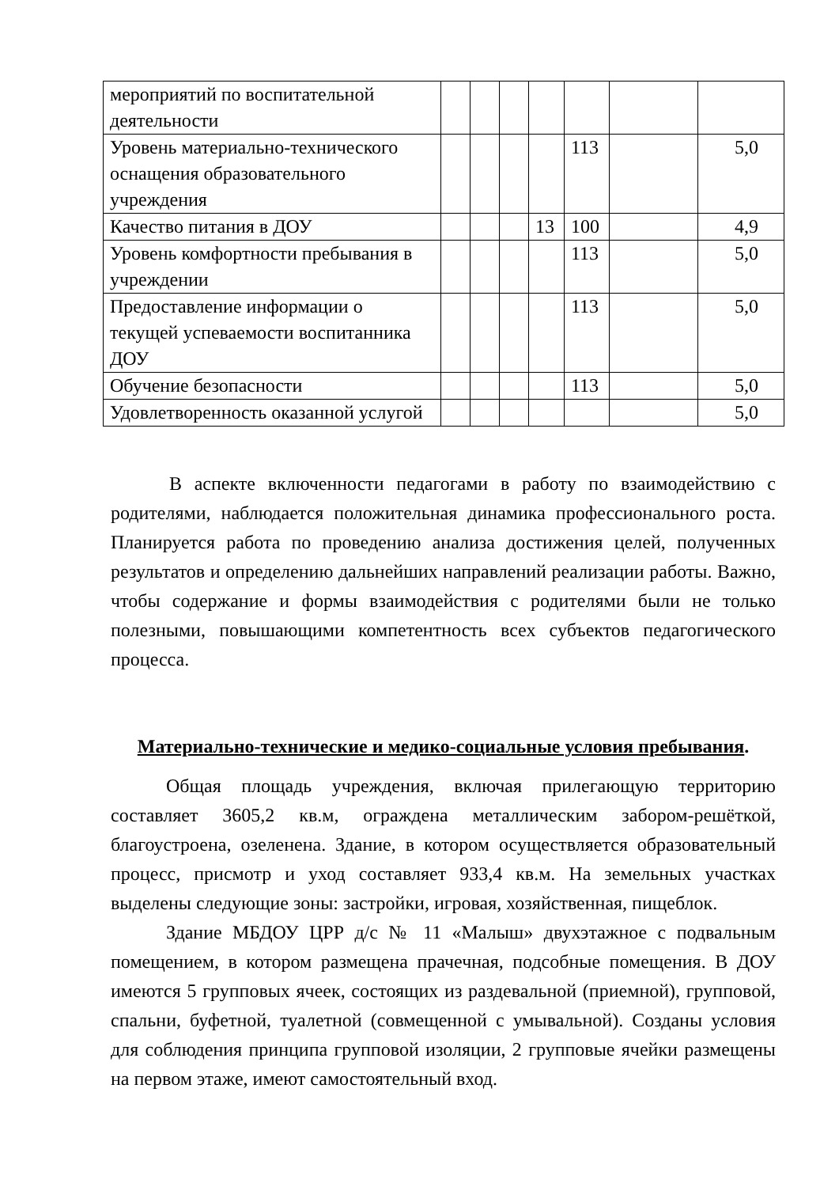| мероприятий по воспитательной деятельности | | | | | | | |
| Уровень материально-технического оснащения образовательного учреждения | | | | | 113 | | 5,0 |
| Качество питания в ДОУ | | | | 13 | 100 | | 4,9 |
| Уровень комфортности пребывания в учреждении | | | | | 113 | | 5,0 |
| Предоставление информации о текущей успеваемости воспитанника ДОУ | | | | | 113 | | 5,0 |
| Обучение безопасности | | | | | 113 | | 5,0 |
| Удовлетворенность оказанной услугой | | | | | | | 5,0 |
В аспекте включенности педагогами в работу по взаимодействию с родителями, наблюдается положительная динамика профессионального роста. Планируется работа по проведению анализа достижения целей, полученных результатов и определению дальнейших направлений реализации работы. Важно, чтобы содержание и формы взаимодействия с родителями были не только полезными, повышающими компетентность всех субъектов педагогического процесса.
Материально-технические и медико-социальные условия пребывания.
Общая площадь учреждения, включая прилегающую территорию составляет 3605,2 кв.м, ограждена металлическим забором-решёткой, благоустроена, озеленена. Здание, в котором осуществляется образовательный процесс, присмотр и уход составляет 933,4 кв.м. На земельных участках выделены следующие зоны: застройки, игровая, хозяйственная, пищеблок.
Здание МБДОУ ЦРР д/с № 11 «Малыш» двухэтажное с подвальным помещением, в котором размещена прачечная, подсобные помещения. В ДОУ имеются 5 групповых ячеек, состоящих из раздевальной (приемной), групповой, спальни, буфетной, туалетной (совмещенной с умывальной). Созданы условия для соблюдения принципа групповой изоляции, 2 групповые ячейки размещены на первом этаже, имеют самостоятельный вход.